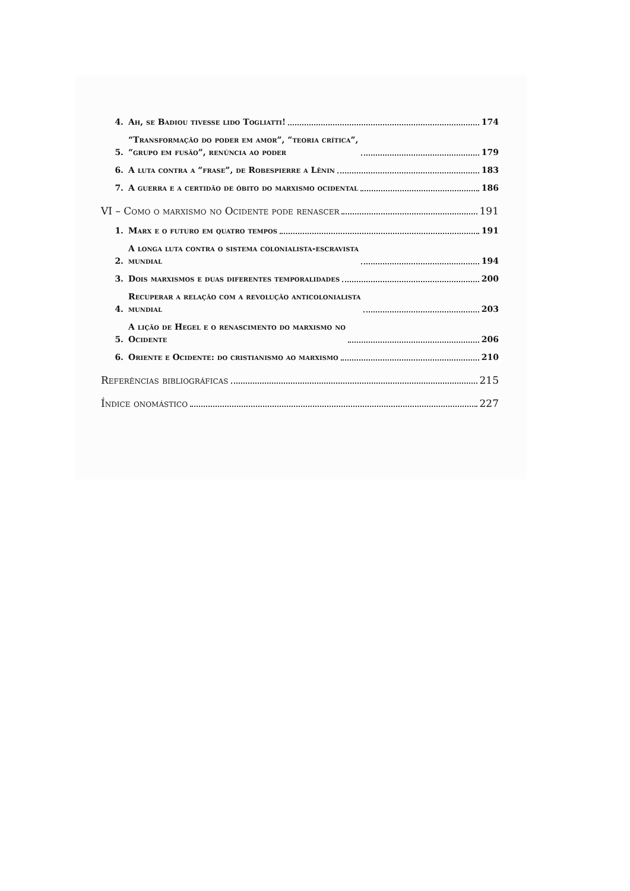4. Ah, se Badiou tivesse lido Togliatti! 174
5. “Transformação do poder em amor”, “teoria crítica”,
“grupo em fusão”, renúncia ao poder 179
6. A luta contra a “frase”, de Robespierre a Lênin 183
7. A guerra e a certidão de óbito do marxismo ocidental 186
VI – Como o marxismo no Ocidente pode renascer 191
1. Marx e o futuro em quatro tempos 191
2. A longa luta contra o sistema colonialista-escravista
mundial 194
3. Dois marxismos e duas diferentes temporalidades 200
4. Recuperar a relação com a revolução anticolonialista
mundial 203
5. A lição de Hegel e o renascimento do marxismo no
Ocidente 206
6. Oriente e Ocidente: do cristianismo ao marxismo 210
Referências bibliográficas 215
Índice onomástico 227